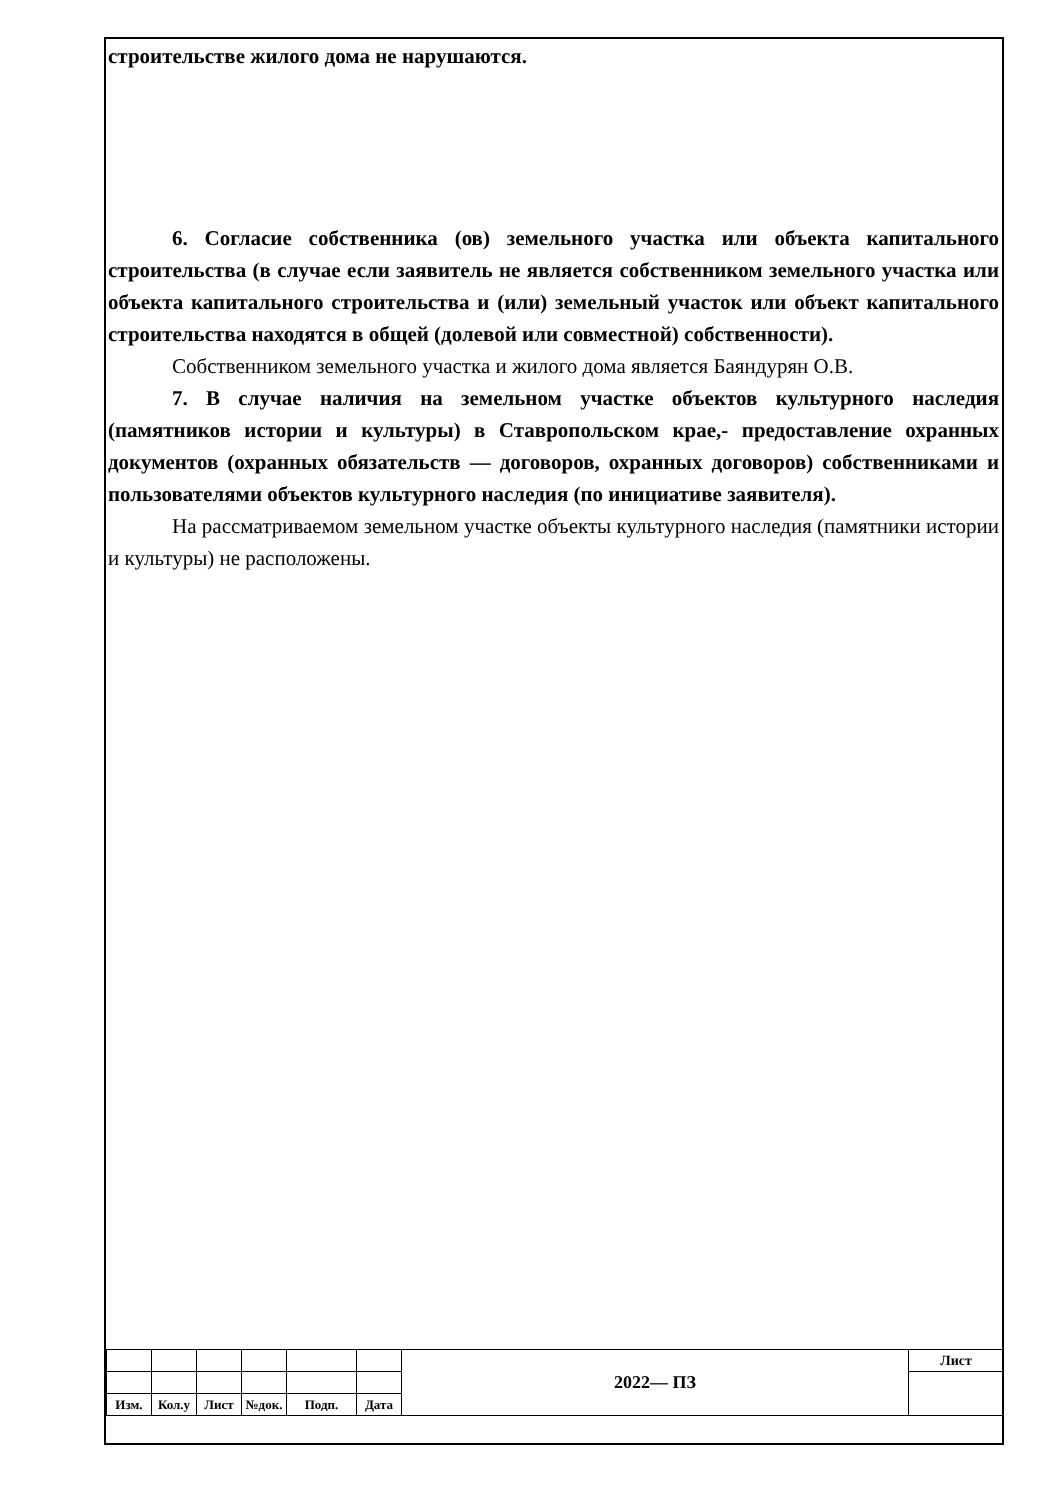строительстве жилого дома не нарушаются.
6. Согласие собственника (ов) земельного участка или объекта капитального строительства (в случае если заявитель не является собственником земельного участка или объекта капитального строительства и (или) земельный участок или объект капитального строительства находятся в общей (долевой или совместной) собственности).
Собственником земельного участка и жилого дома является Баяндурян О.В.
7. В случае наличия на земельном участке объектов культурного наследия (памятников истории и культуры) в Ставропольском крае,- предоставление охранных документов (охранных обязательств — договоров, охранных договоров) собственниками и пользователями объектов культурного наследия (по инициативе заявителя).
На рассматриваемом земельном участке объекты культурного наследия (памятники истории и культуры) не расположены.
| | | | | | | 2022— ПЗ | Лист |
| Изм. | Кол.у | Лист | №док. | Подп. | Дата | | |